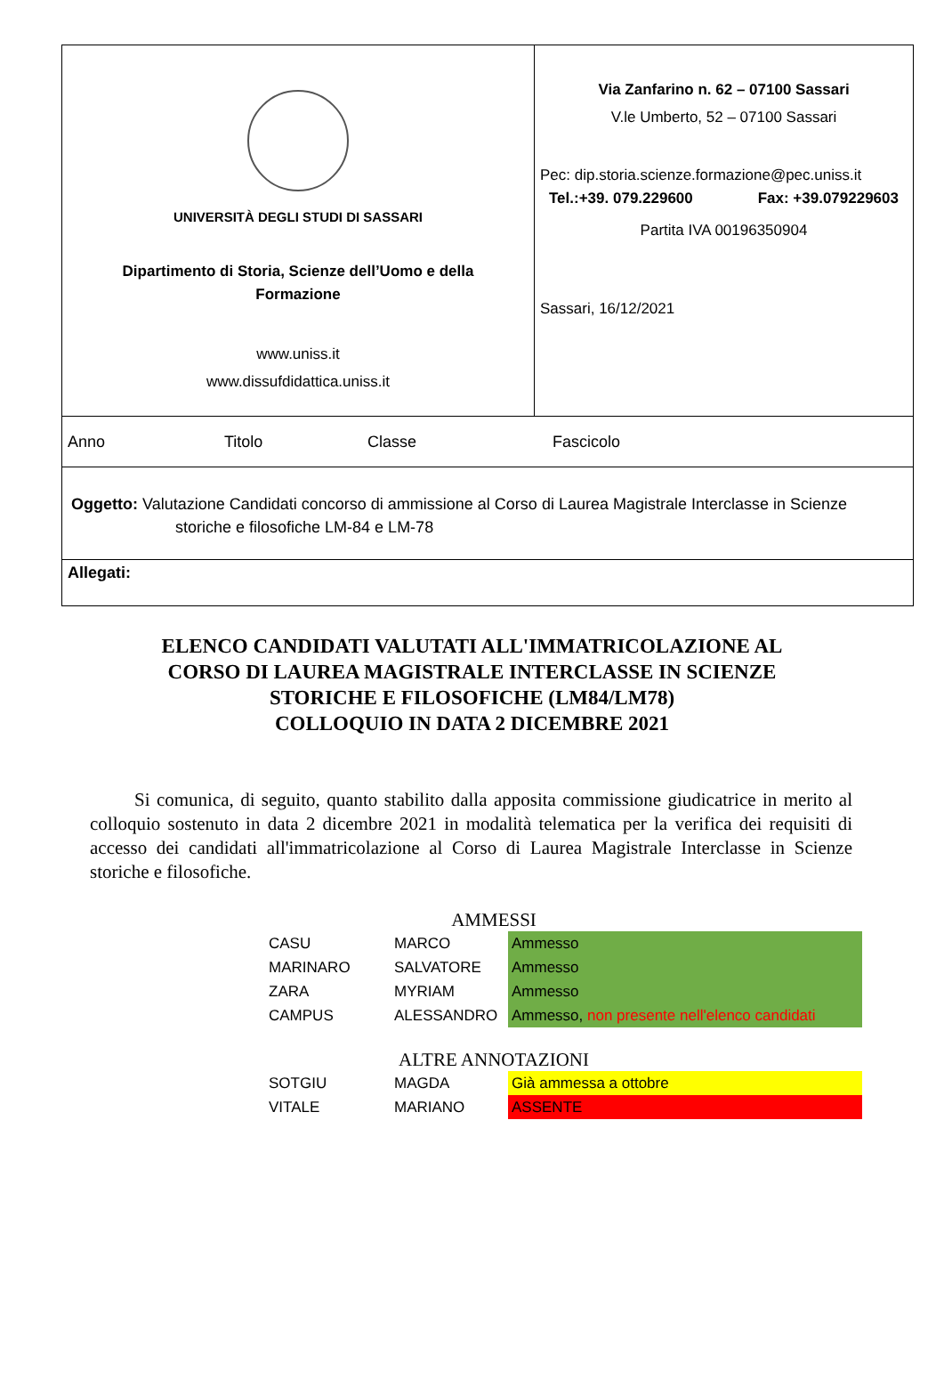UNIVERSITÀ DEGLI STUDI DI SASSARI
Dipartimento di Storia, Scienze dell’Uomo e della
Formazione
www.uniss.it
www.dissufdidattica.uniss.it
Via Zanfarino n. 62 – 07100 Sassari
V.le Umberto, 52 – 07100 Sassari
Pec: dip.storia.scienze.formazione@pec.uniss.it
Tel.:+39. 079.229600 Fax: +39.079229603
Partita IVA 00196350904
Sassari, 16/12/2021
Anno Titolo Classe Fascicolo
Oggetto: Valutazione Candidati concorso di ammissione al Corso di Laurea Magistrale Interclasse in Scienze
storiche e filosofiche LM-84 e LM-78
Allegati:
ELENCO CANDIDATI VALUTATI ALL'IMMATRICOLAZIONE AL
CORSO DI LAUREA MAGISTRALE INTERCLASSE IN SCIENZE
STORICHE E FILOSOFICHE (LM84/LM78)
COLLOQUIO IN DATA 2 DICEMBRE 2021
Si comunica, di seguito, quanto stabilito dalla apposita commissione giudicatrice in merito al colloquio sostenuto in data 2 dicembre 2021 in modalità telematica per la verifica dei requisiti di accesso dei candidati all'immatricolazione al Corso di Laurea Magistrale Interclasse in Scienze storiche e filosofiche.
AMMESSI
| CASU | MARCO | Ammesso |
| MARINARO | SALVATORE | Ammesso |
| ZARA | MYRIAM | Ammesso |
| CAMPUS | ALESSANDRO | Ammesso, non presente nell'elenco candidati |
ALTRE ANNOTAZIONI
| SOTGIU | MAGDA | Già ammessa a ottobre |
| VITALE | MARIANO | ASSENTE |